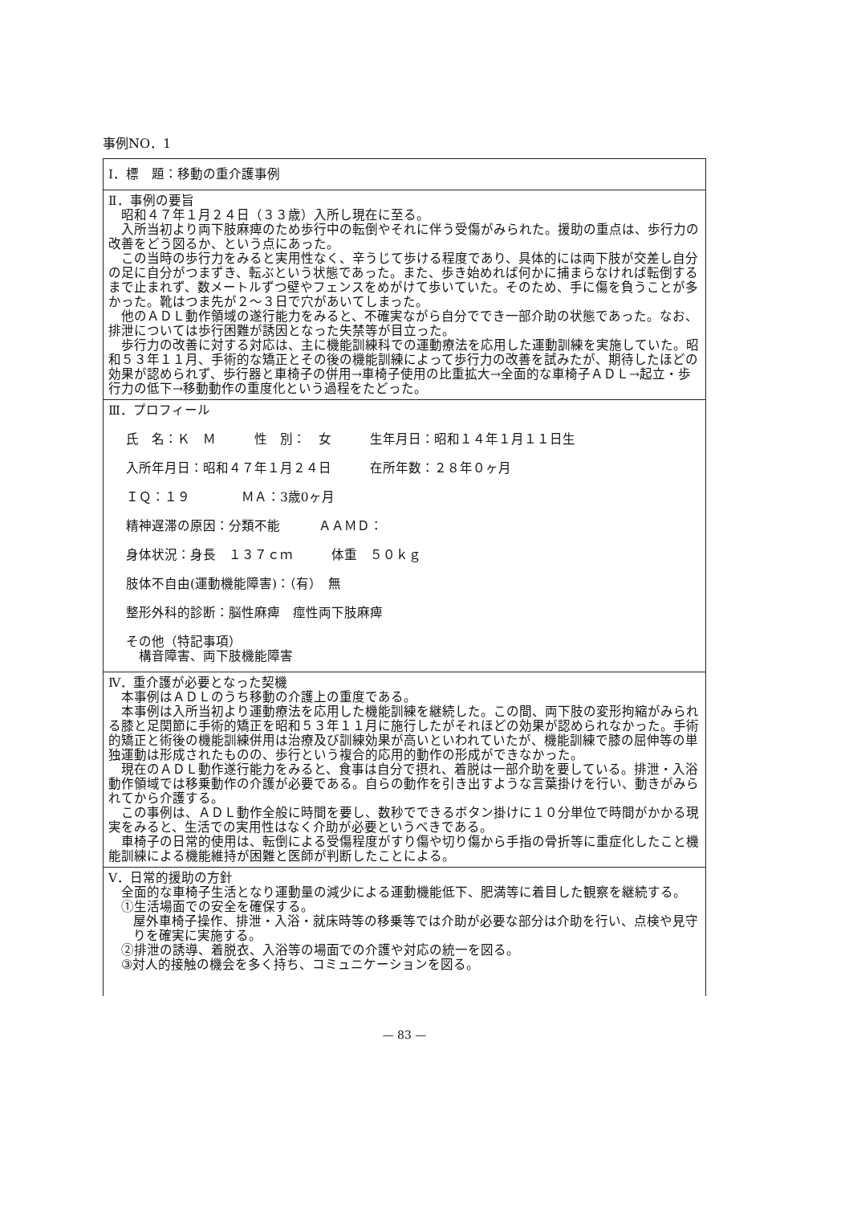事例NO．1
Ⅰ．標　題：移動の重介護事例
Ⅱ．事例の要旨
昭和４７年１月２４日（３３歳）入所し現在に至る。
入所当初より両下肢麻痺のため歩行中の転倒やそれに伴う受傷がみられた。援助の重点は、歩行力の改善をどう図るか、という点にあった。
この当時の歩行力をみると実用性なく、辛うじて歩ける程度であり、具体的には両下肢が交差し自分の足に自分がつまずき、転ぶという状態であった。また、歩き始めれば何かに捕まらなければ転倒するまで止まれず、数メートルずつ壁やフェンスをめがけて歩いていた。そのため、手に傷を負うことが多かった。靴はつま先が２～３日で穴があいてしまった。
他のＡＤＬ動作領域の遂行能力をみると、不確実ながら自分ででき一部介助の状態であった。なお、排泄については歩行困難が誘因となった失禁等が目立った。
歩行力の改善に対する対応は、主に機能訓練科での運動療法を応用した運動訓練を実施していた。昭和５３年１１月、手術的な矯正とその後の機能訓練によって歩行力の改善を試みたが、期待したほどの効果が認められず、歩行器と車椅子の併用→車椅子使用の比重拡大→全面的な車椅子ＡＤＬ→起立・歩行力の低下→移動動作の重度化という過程をたどった。
Ⅲ．プロフィール
氏　名：Ｋ　Ｍ　　　性　別：　女　　　生年月日：昭和１４年１月１１日生
入所年月日：昭和４７年１月２４日　　　在所年数：２８年０ヶ月
ＩＱ：１９　　　　ＭＡ：3歳0ヶ月
精神遅滞の原因：分類不能　　　ＡＡＭＤ：
身体状況：身長　１３７ｃｍ　　　体重　５０ｋｇ
肢体不自由(運動機能障害)：（有）　無
整形外科的診断：脳性麻痺　痙性両下肢麻痺
その他（特記事項）
　構音障害、両下肢機能障害
Ⅳ．重介護が必要となった契機
本事例はＡＤＬのうち移動の介護上の重度である。
本事例は入所当初より運動療法を応用した機能訓練を継続した。この間、両下肢の変形拘縮がみられる膝と足関節に手術的矯正を昭和５３年１１月に施行したがそれほどの効果が認められなかった。手術的矯正と術後の機能訓練併用は治療及び訓練効果が高いといわれていたが、機能訓練で膝の屈伸等の単独運動は形成されたものの、歩行という複合的応用的動作の形成ができなかった。
現在のＡＤＬ動作遂行能力をみると、食事は自分で摂れ、着脱は一部介助を要している。排泄・入浴動作領域では移乗動作の介護が必要である。自らの動作を引き出すような言葉掛けを行い、動きがみられてから介護する。
この事例は、ＡＤＬ動作全般に時間を要し、数秒でできるボタン掛けに１０分単位で時間がかかる現実をみると、生活での実用性はなく介助が必要というべきである。
車椅子の日常的使用は、転倒による受傷程度がすり傷や切り傷から手指の骨折等に重症化したこと機能訓練による機能維持が困難と医師が判断したことによる。
Ⅴ．日常的援助の方針
全面的な車椅子生活となり運動量の減少による運動機能低下、肥満等に着目した観察を継続する。
①生活場面での安全を確保する。
屋外車椅子操作、排泄・入浴・就床時等の移乗等では介助が必要な部分は介助を行い、点検や見守りを確実に実施する。
②排泄の誘導、着脱衣、入浴等の場面での介護や対応の統一を図る。
③対人的接触の機会を多く持ち、コミュニケーションを図る。
— 83 —